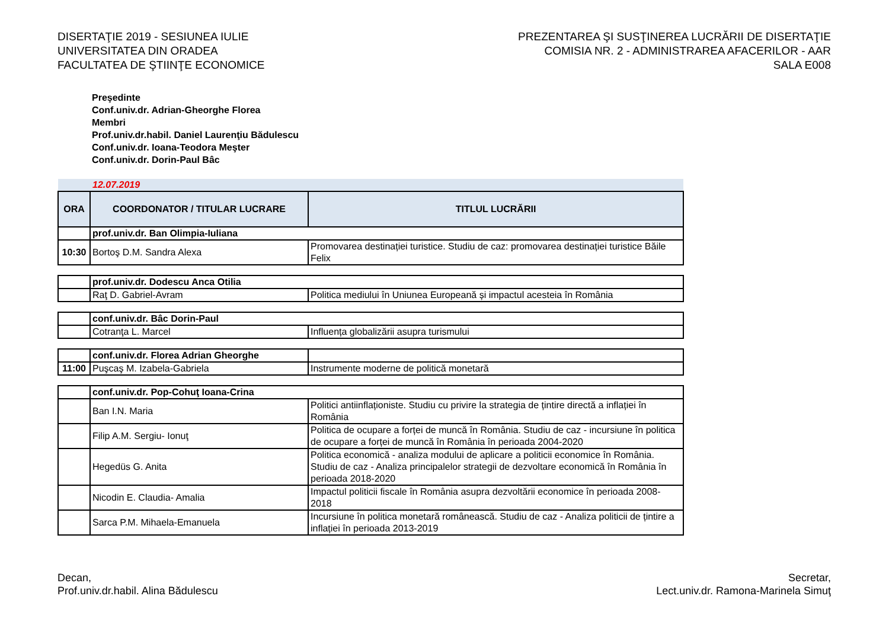DISERTAŢIE 2019 - SESIUNEA IULIE
UNIVERSITATEA DIN ORADEA
FACULTATEA DE ŞTIINŢE ECONOMICE
PREZENTAREA ŞI SUSŢINEREA LUCRĂRII DE DISERTAŢIE
COMISIA NR. 2 - ADMINISTRAREA AFACERILOR - AAR
SALA E008
Preşedinte
Conf.univ.dr. Adrian-Gheorghe Florea
Membri
Prof.univ.dr.habil. Daniel Laurenţiu Bădulescu
Conf.univ.dr. Ioana-Teodora Meşter
Conf.univ.dr. Dorin-Paul Bâc
| 12.07.2019 | | |
| ORA | COORDONATOR / TITULAR LUCRARE | TITLUL LUCRĂRII |
| | prof.univ.dr. Ban Olimpia-Iuliana | |
| 10:30 | Bortoş D.M. Sandra Alexa | Promovarea destinației turistice. Studiu de caz: promovarea destinației turistice Băile Felix |
| | prof.univ.dr. Dodescu Anca Otilia | |
| | Raţ D. Gabriel-Avram | Politica mediului în Uniunea Europeană și impactul acesteia în România |
| | conf.univ.dr. Bâc Dorin-Paul | |
| | Cotranţa L. Marcel | Influența globalizării asupra turismului |
| | conf.univ.dr. Florea Adrian Gheorghe | |
| 11:00 | Puşcaş M. Izabela-Gabriela | Instrumente moderne de politică monetară |
| | conf.univ.dr. Pop-Cohuţ Ioana-Crina | |
| | Ban I.N. Maria | Politici antiinflaționiste. Studiu cu privire la strategia de țintire directă a inflației în România |
| | Filip A.M. Sergiu- Ionuţ | Politica de ocupare a forței de muncă în România. Studiu de caz - incursiune în politica de ocupare a forței de muncă în România în perioada 2004-2020 |
| | Hegedüs G. Anita | Politica economică - analiza modului de aplicare a politicii economice în România. Studiu de caz - Analiza principalelor strategii de dezvoltare economică în România în perioada 2018-2020 |
| | Nicodin E. Claudia- Amalia | Impactul politicii fiscale în România asupra dezvoltării economice în perioada 2008-2018 |
| | Sarca P.M. Mihaela-Emanuela | Incursiune în politica monetară românească. Studiu de caz - Analiza politicii de țintire a inflației în perioada 2013-2019 |
Decan,
Prof.univ.dr.habil. Alina Bădulescu
Secretar,
Lect.univ.dr. Ramona-Marinela Simuţ